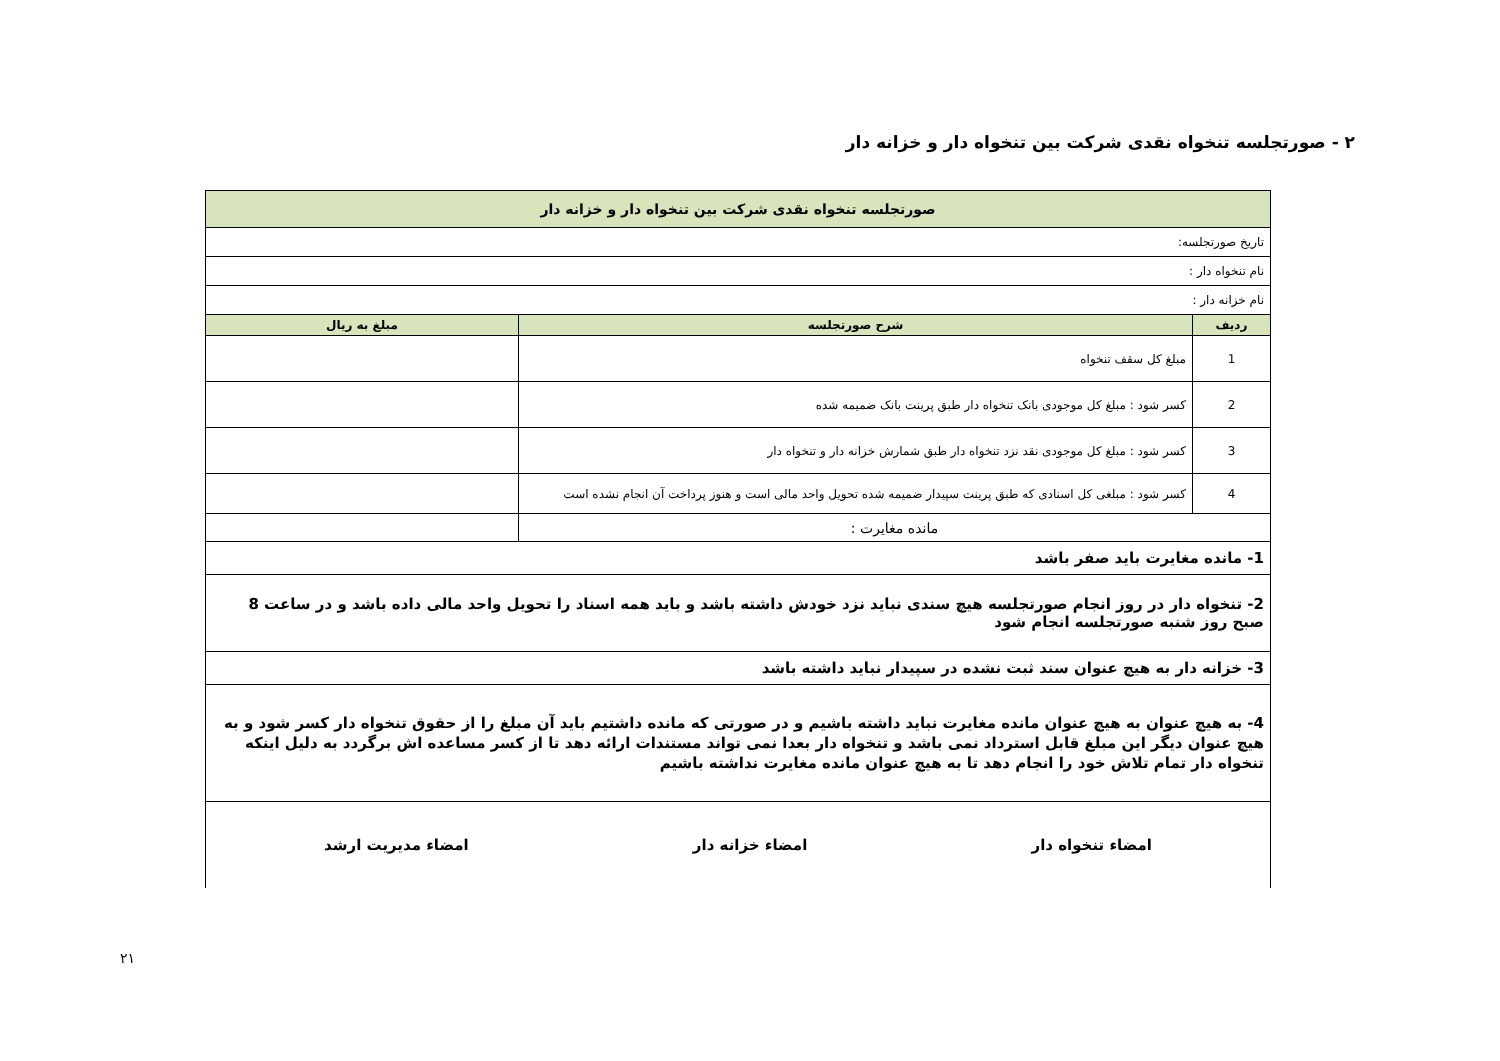۲ - صورتجلسه تنخواه نقدی شرکت بین تنخواه دار و خزانه دار
| صورتجلسه تنخواه نقدی شرکت بین تنخواه دار و خزانه دار | | |
| --- | --- | --- |
| تاریخ صورتجلسه: | | |
| نام تنخواه دار : | | |
| نام خزانه دار : | | |
| ردیف | شرح صورتجلسه | مبلغ به ریال |
| 1 | مبلغ کل سقف تنخواه | |
| 2 | کسر شود : مبلغ کل موجودی بانک تنخواه دار طبق پرینت بانک ضمیمه شده | |
| 3 | کسر شود : مبلغ کل موجودی نقد نزد تنخواه دار طبق شمارش خزانه دار و تنخواه دار | |
| 4 | کسر شود : مبلغی کل اسنادی که طبق پرینت سپیدار ضمیمه شده تحویل واحد مالی است و هنوز پرداخت آن انجام نشده است | |
| مانده مغایرت : | | |
| 1- مانده مغایرت باید صفر باشد | | |
| 2- تنخواه دار در روز انجام صورتجلسه هیچ سندی نباید نزد خودش داشته باشد و باید همه اسناد را تحویل واحد مالی داده باشد و در ساعت 8 صبح روز شنبه صورتجلسه انجام شود | | |
| 3- خزانه دار به هیچ عنوان سند ثبت نشده در سپیدار نباید داشته باشد | | |
| 4- به هیچ عنوان به هیچ عنوان مانده مغایرت نباید داشته باشیم و در صورتی که مانده داشتیم باید آن مبلغ را از حقوق تنخواه دار کسر شود و به هیچ عنوان دیگر این مبلغ قابل استرداد نمی باشد و تنخواه دار بعدا نمی تواند مستندات ارائه دهد تا از کسر مساعده اش برگردد به دلیل اینکه تنخواه دار تمام تلاش خود را انجام دهد تا به هیچ عنوان مانده مغایرت نداشته باشیم | | |
| امضاء تنخواه دار امضاء خزانه دار امضاء مدیریت ارشد | | |
۲۱